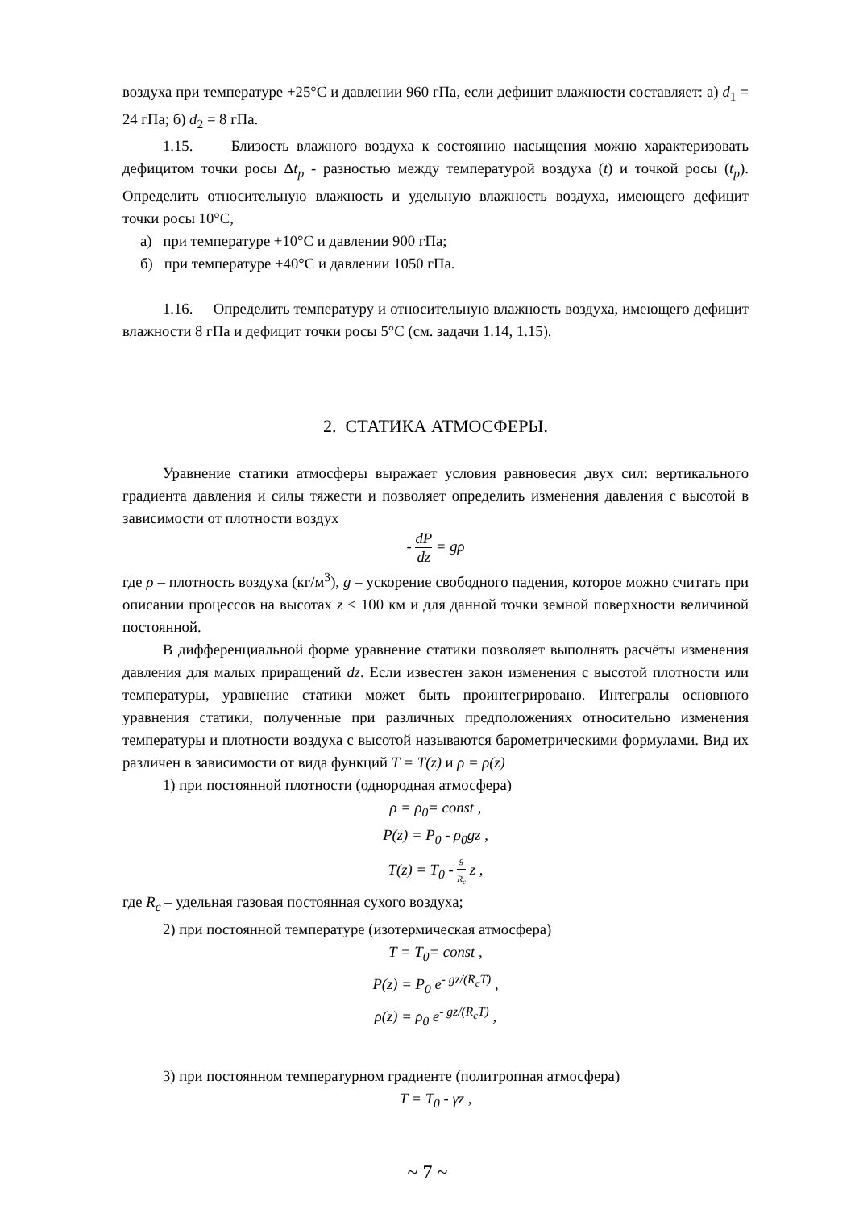воздуха при температуре +25°С и давлении 960 гПа, если дефицит влажности составляет: а) d<sub>1</sub> = 24 гПа; б) d<sub>2</sub> = 8 гПа.
1.15. Близость влажного воздуха к состоянию насыщения можно характеризовать дефицитом точки росы Δt<sub>p</sub> - разностью между температурой воздуха (t) и точкой росы (t<sub>p</sub>). Определить относительную влажность и удельную влажность воздуха, имеющего дефицит точки росы 10°С,
а) при температуре +10°С и давлении 900 гПа;
б) при температуре +40°С и давлении 1050 гПа.
1.16. Определить температуру и относительную влажность воздуха, имеющего дефицит влажности 8 гПа и дефицит точки росы 5°С (см. задачи 1.14, 1.15).
2. СТАТИКА АТМОСФЕРЫ.
Уравнение статики атмосферы выражает условия равновесия двух сил: вертикального градиента давления и силы тяжести и позволяет определить изменения давления с высотой в зависимости от плотности воздух
- dP dz = gρ
где ρ – плотность воздуха (кг/м<sup>3</sup>), g – ускорение свободного падения, которое можно считать при описании процессов на высотах z < 100 км и для данной точки земной поверхности величиной постоянной.
В дифференциальной форме уравнение статики позволяет выполнять расчёты изменения давления для малых приращений dz. Если известен закон изменения с высотой плотности или температуры, уравнение статики может быть проинтегрировано. Интегралы основного уравнения статики, полученные при различных предположениях относительно изменения температуры и плотности воздуха с высотой называются барометрическими формулами. Вид их различен в зависимости от вида функций T = T(z) и ρ = ρ(z)
1) при постоянной плотности (однородная атмосфера)
ρ = ρ<sub>0</sub>= const ,
P(z) = P<sub>0</sub> - ρ<sub>0</sub>gz ,
T(z) = T<sub>0</sub> - g R<sub>c</sub> z ,
где R<sub>c</sub> – удельная газовая постоянная сухого воздуха;
2) при постоянной температуре (изотермическая атмосфера)
T = T<sub>0</sub>= const ,
P(z) = P<sub>0</sub> e<sup>- gz/(R<sub>c</sub>T)</sup> ,
ρ(z) = ρ<sub>0</sub> e<sup>- gz/(R<sub>c</sub>T)</sup> ,
3) при постоянном температурном градиенте (политропная атмосфера)
T = T<sub>0</sub> - γz ,
~ 7 ~